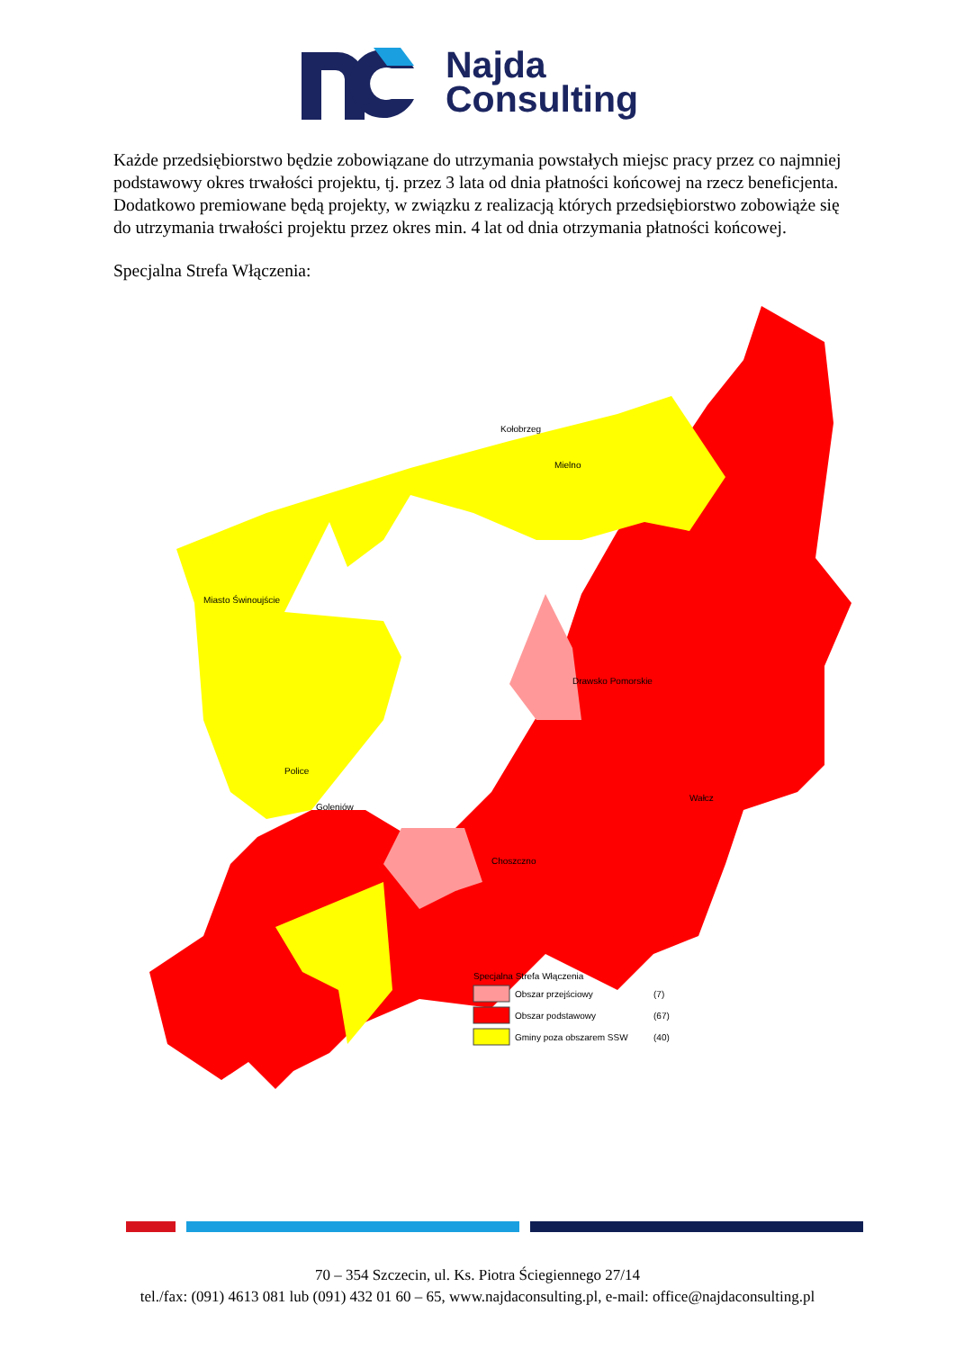Najda
Consulting
Każde przedsiębiorstwo będzie zobowiązane do utrzymania powstałych miejsc pracy przez co najmniej podstawowy okres trwałości projektu, tj. przez 3 lata od dnia płatności końcowej na rzecz beneficjenta. Dodatkowo premiowane będą projekty, w związku z realizacją których przedsiębiorstwo zobowiąże się do utrzymania trwałości projektu przez okres min. 4 lat od dnia otrzymania płatności końcowej.
Specjalna Strefa Włączenia:
Specjalna Strefa Włączenia
Obszar przejściowy
(7)
Obszar podstawowy
(67)
Gminy poza obszarem SSW
(40)
Mielno
Kołobrzeg
Miasto Świnoujście
Police
Goleniów
Choszczno
Drawsko Pomorskie
Wałcz
70 – 354 Szczecin, ul. Ks. Piotra Ściegiennego 27/14
tel./fax: (091) 4613 081 lub (091) 432 01 60 – 65, www.najdaconsulting.pl, e-mail: office@najdaconsulting.pl